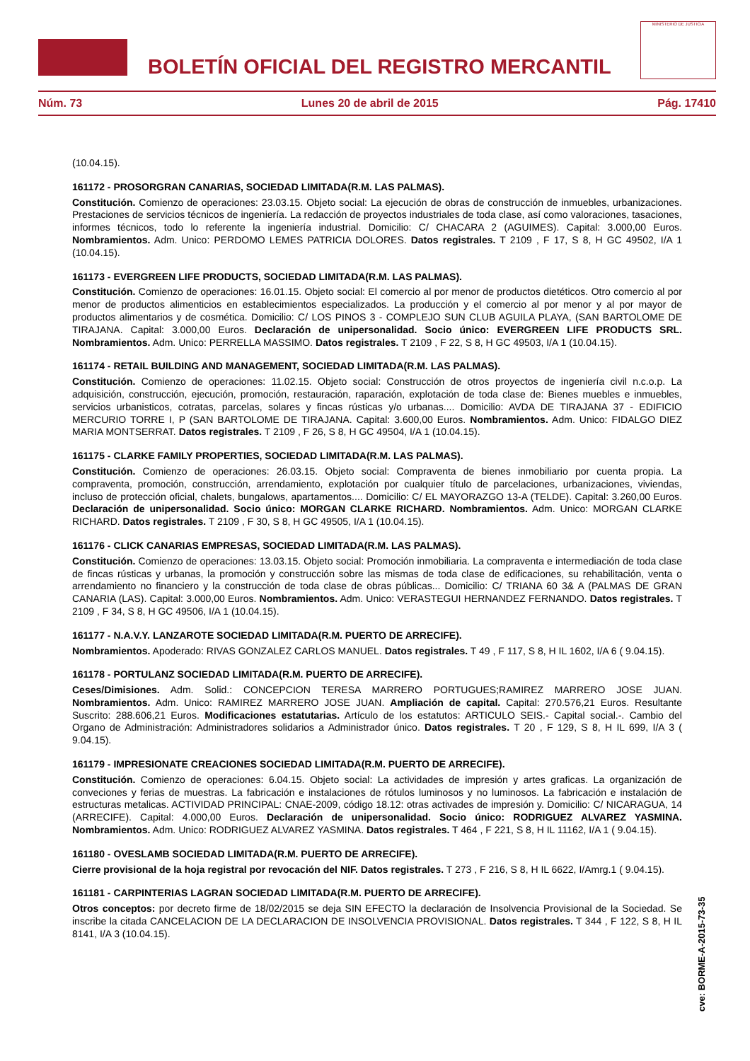BOLETÍN OFICIAL DEL REGISTRO MERCANTIL
MINISTERIO DE JUSTICIA
Núm. 73 Lunes 20 de abril de 2015 Pág. 17410
(10.04.15).
161172 - PROSORGRAN CANARIAS, SOCIEDAD LIMITADA(R.M. LAS PALMAS).
Constitución. Comienzo de operaciones: 23.03.15. Objeto social: La ejecución de obras de construcción de inmuebles, urbanizaciones. Prestaciones de servicios técnicos de ingeniería. La redacción de proyectos industriales de toda clase, así como valoraciones, tasaciones, informes técnicos, todo lo referente la ingeniería industrial. Domicilio: C/ CHACARA 2 (AGUIMES). Capital: 3.000,00 Euros. Nombramientos. Adm. Unico: PERDOMO LEMES PATRICIA DOLORES. Datos registrales. T 2109 , F 17, S 8, H GC 49502, I/A 1 (10.04.15).
161173 - EVERGREEN LIFE PRODUCTS, SOCIEDAD LIMITADA(R.M. LAS PALMAS).
Constitución. Comienzo de operaciones: 16.01.15. Objeto social: El comercio al por menor de productos dietéticos. Otro comercio al por menor de productos alimenticios en establecimientos especializados. La producción y el comercio al por menor y al por mayor de productos alimentarios y de cosmética. Domicilio: C/ LOS PINOS 3 - COMPLEJO SUN CLUB AGUILA PLAYA, (SAN BARTOLOME DE TIRAJANA. Capital: 3.000,00 Euros. Declaración de unipersonalidad. Socio único: EVERGREEN LIFE PRODUCTS SRL. Nombramientos. Adm. Unico: PERRELLA MASSIMO. Datos registrales. T 2109 , F 22, S 8, H GC 49503, I/A 1 (10.04.15).
161174 - RETAIL BUILDING AND MANAGEMENT, SOCIEDAD LIMITADA(R.M. LAS PALMAS).
Constitución. Comienzo de operaciones: 11.02.15. Objeto social: Construcción de otros proyectos de ingeniería civil n.c.o.p. La adquisición, construcción, ejecución, promoción, restauración, raparación, explotación de toda clase de: Bienes muebles e inmuebles, servicios urbanisticos, cotratas, parcelas, solares y fincas rústicas y/o urbanas.... Domicilio: AVDA DE TIRAJANA 37 - EDIFICIO MERCURIO TORRE I, P (SAN BARTOLOME DE TIRAJANA. Capital: 3.600,00 Euros. Nombramientos. Adm. Unico: FIDALGO DIEZ MARIA MONTSERRAT. Datos registrales. T 2109 , F 26, S 8, H GC 49504, I/A 1 (10.04.15).
161175 - CLARKE FAMILY PROPERTIES, SOCIEDAD LIMITADA(R.M. LAS PALMAS).
Constitución. Comienzo de operaciones: 26.03.15. Objeto social: Compraventa de bienes inmobiliario por cuenta propia. La compraventa, promoción, construcción, arrendamiento, explotación por cualquier título de parcelaciones, urbanizaciones, viviendas, incluso de protección oficial, chalets, bungalows, apartamentos.... Domicilio: C/ EL MAYORAZGO 13-A (TELDE). Capital: 3.260,00 Euros. Declaración de unipersonalidad. Socio único: MORGAN CLARKE RICHARD. Nombramientos. Adm. Unico: MORGAN CLARKE RICHARD. Datos registrales. T 2109 , F 30, S 8, H GC 49505, I/A 1 (10.04.15).
161176 - CLICK CANARIAS EMPRESAS, SOCIEDAD LIMITADA(R.M. LAS PALMAS).
Constitución. Comienzo de operaciones: 13.03.15. Objeto social: Promoción inmobiliaria. La compraventa e intermediación de toda clase de fincas rústicas y urbanas, la promoción y construcción sobre las mismas de toda clase de edificaciones, su rehabilitación, venta o arrendamiento no financiero y la construcción de toda clase de obras públicas... Domicilio: C/ TRIANA 60 3& A (PALMAS DE GRAN CANARIA (LAS). Capital: 3.000,00 Euros. Nombramientos. Adm. Unico: VERASTEGUI HERNANDEZ FERNANDO. Datos registrales. T 2109 , F 34, S 8, H GC 49506, I/A 1 (10.04.15).
161177 - N.A.V.Y. LANZAROTE SOCIEDAD LIMITADA(R.M. PUERTO DE ARRECIFE).
Nombramientos. Apoderado: RIVAS GONZALEZ CARLOS MANUEL. Datos registrales. T 49 , F 117, S 8, H IL 1602, I/A 6 ( 9.04.15).
161178 - PORTULANZ SOCIEDAD LIMITADA(R.M. PUERTO DE ARRECIFE).
Ceses/Dimisiones. Adm. Solid.: CONCEPCION TERESA MARRERO PORTUGUES;RAMIREZ MARRERO JOSE JUAN. Nombramientos. Adm. Unico: RAMIREZ MARRERO JOSE JUAN. Ampliación de capital. Capital: 270.576,21 Euros. Resultante Suscrito: 288.606,21 Euros. Modificaciones estatutarias. Artículo de los estatutos: ARTICULO SEIS.- Capital social.-. Cambio del Organo de Administración: Administradores solidarios a Administrador único. Datos registrales. T 20 , F 129, S 8, H IL 699, I/A 3 ( 9.04.15).
161179 - IMPRESIONATE CREACIONES SOCIEDAD LIMITADA(R.M. PUERTO DE ARRECIFE).
Constitución. Comienzo de operaciones: 6.04.15. Objeto social: La actividades de impresión y artes graficas. La organización de conveciones y ferias de muestras. La fabricación e instalaciones de rótulos luminosos y no luminosos. La fabricación e instalación de estructuras metalicas. ACTIVIDAD PRINCIPAL: CNAE-2009, código 18.12: otras activades de impresión y. Domicilio: C/ NICARAGUA, 14 (ARRECIFE). Capital: 4.000,00 Euros. Declaración de unipersonalidad. Socio único: RODRIGUEZ ALVAREZ YASMINA. Nombramientos. Adm. Unico: RODRIGUEZ ALVAREZ YASMINA. Datos registrales. T 464 , F 221, S 8, H IL 11162, I/A 1 ( 9.04.15).
161180 - OVESLAMB SOCIEDAD LIMITADA(R.M. PUERTO DE ARRECIFE).
Cierre provisional de la hoja registral por revocación del NIF. Datos registrales. T 273 , F 216, S 8, H IL 6622, I/Amrg.1 ( 9.04.15).
161181 - CARPINTERIAS LAGRAN SOCIEDAD LIMITADA(R.M. PUERTO DE ARRECIFE).
Otros conceptos: por decreto firme de 18/02/2015 se deja SIN EFECTO la declaración de Insolvencia Provisional de la Sociedad. Se inscribe la citada CANCELACION DE LA DECLARACION DE INSOLVENCIA PROVISIONAL. Datos registrales. T 344 , F 122, S 8, H IL 8141, I/A 3 (10.04.15).
cve: BORME-A-2015-73-35